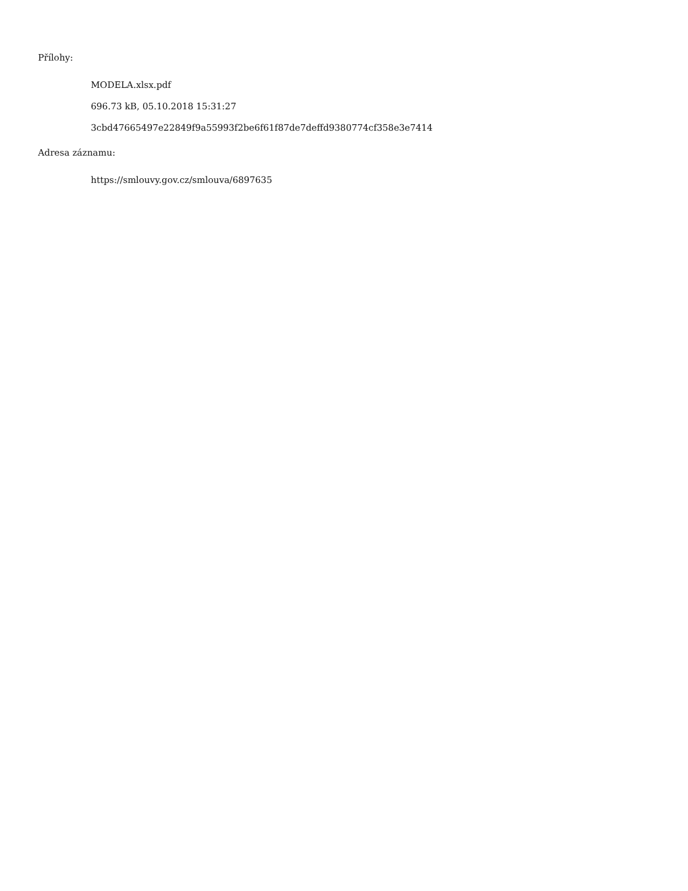Přílohy:
MODELA.xlsx.pdf
696.73 kB, 05.10.2018 15:31:27
3cbd47665497e22849f9a55993f2be6f61f87de7deffd9380774cf358e3e7414
Adresa záznamu:
https://smlouvy.gov.cz/smlouva/6897635